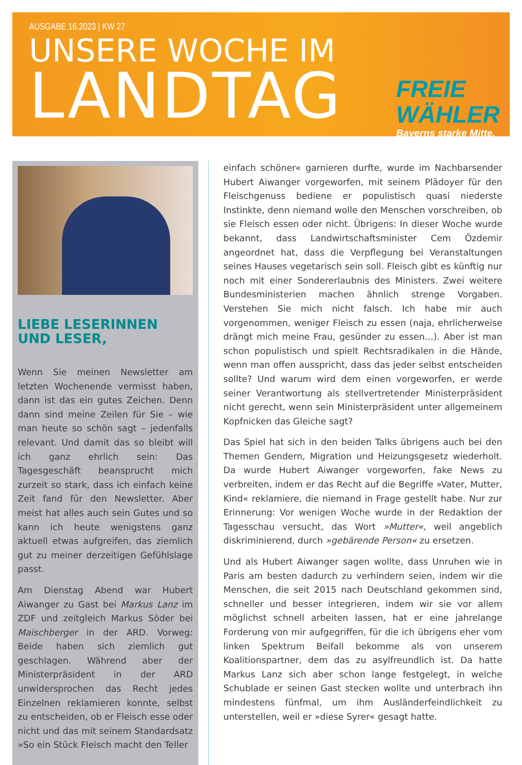AUSGABE 16.2023 | KW 27
UNSERE WOCHE IM
LANDTAG
FREIE
WÄHLER
Bayerns starke Mitte.
LIEBE LESERINNEN
UND LESER,
Wenn Sie meinen Newsletter am letzten Wochenende vermisst haben, dann ist das ein gutes Zeichen. Denn dann sind meine Zeilen für Sie – wie man heute so schön sagt – jedenfalls relevant. Und damit das so bleibt will ich ganz ehrlich sein: Das Tagesgeschäft beansprucht mich zurzeit so stark, dass ich einfach keine Zeit fand für den Newsletter. Aber meist hat alles auch sein Gutes und so kann ich heute wenigstens ganz aktuell etwas aufgreifen, das ziemlich gut zu meiner derzeitigen Gefühlslage passt.
Am Dienstag Abend war Hubert Aiwanger zu Gast bei Markus Lanz im ZDF und zeitgleich Markus Söder bei Maischberger in der ARD. Vorweg: Beide haben sich ziemlich gut geschlagen. Während aber der Ministerpräsident in der ARD unwidersprochen das Recht jedes Einzelnen reklamieren konnte, selbst zu entscheiden, ob er Fleisch esse oder nicht und das mit seinem Standardsatz »So ein Stück Fleisch macht den Teller
einfach schöner« garnieren durfte, wurde im Nachbarsender Hubert Aiwanger vorgeworfen, mit seinem Plädoyer für den Fleischgenuss bediene er populistisch quasi niederste Instinkte, denn niemand wolle den Menschen vorschreiben, ob sie Fleisch essen oder nicht. Übrigens: In dieser Woche wurde bekannt, dass Landwirtschaftsminister Cem Özdemir angeordnet hat, dass die Verpflegung bei Veranstaltungen seines Hauses vegetarisch sein soll. Fleisch gibt es künftig nur noch mit einer Sondererlaubnis des Ministers. Zwei weitere Bundesministerien machen ähnlich strenge Vorgaben. Verstehen Sie mich nicht falsch. Ich habe mir auch vorgenommen, weniger Fleisch zu essen (naja, ehrlicherweise drängt mich meine Frau, gesünder zu essen…). Aber ist man schon populistisch und spielt Rechtsradikalen in die Hände, wenn man offen ausspricht, dass das jeder selbst entscheiden sollte? Und warum wird dem einen vorgeworfen, er werde seiner Verantwortung als stellvertretender Ministerpräsident nicht gerecht, wenn sein Ministerpräsident unter allgemeinem Kopfnicken das Gleiche sagt?
Das Spiel hat sich in den beiden Talks übrigens auch bei den Themen Gendern, Migration und Heizungsgesetz wiederholt. Da wurde Hubert Aiwanger vorgeworfen, fake News zu verbreiten, indem er das Recht auf die Begriffe »Vater, Mutter, Kind« reklamiere, die niemand in Frage gestellt habe. Nur zur Erinnerung: Vor wenigen Woche wurde in der Redaktion der Tagesschau versucht, das Wort »Mutter«, weil angeblich diskriminierend, durch »gebärende Person« zu ersetzen.
Und als Hubert Aiwanger sagen wollte, dass Unruhen wie in Paris am besten dadurch zu verhindern seien, indem wir die Menschen, die seit 2015 nach Deutschland gekommen sind, schneller und besser integrieren, indem wir sie vor allem möglichst schnell arbeiten lassen, hat er eine jahrelange Forderung von mir aufgegriffen, für die ich übrigens eher vom linken Spektrum Beifall bekomme als von unserem Koalitionspartner, dem das zu asylfreundlich ist. Da hatte Markus Lanz sich aber schon lange festgelegt, in welche Schublade er seinen Gast stecken wollte und unterbrach ihn mindestens fünfmal, um ihm Ausländerfeindlichkeit zu unterstellen, weil er »diese Syrer« gesagt hatte.